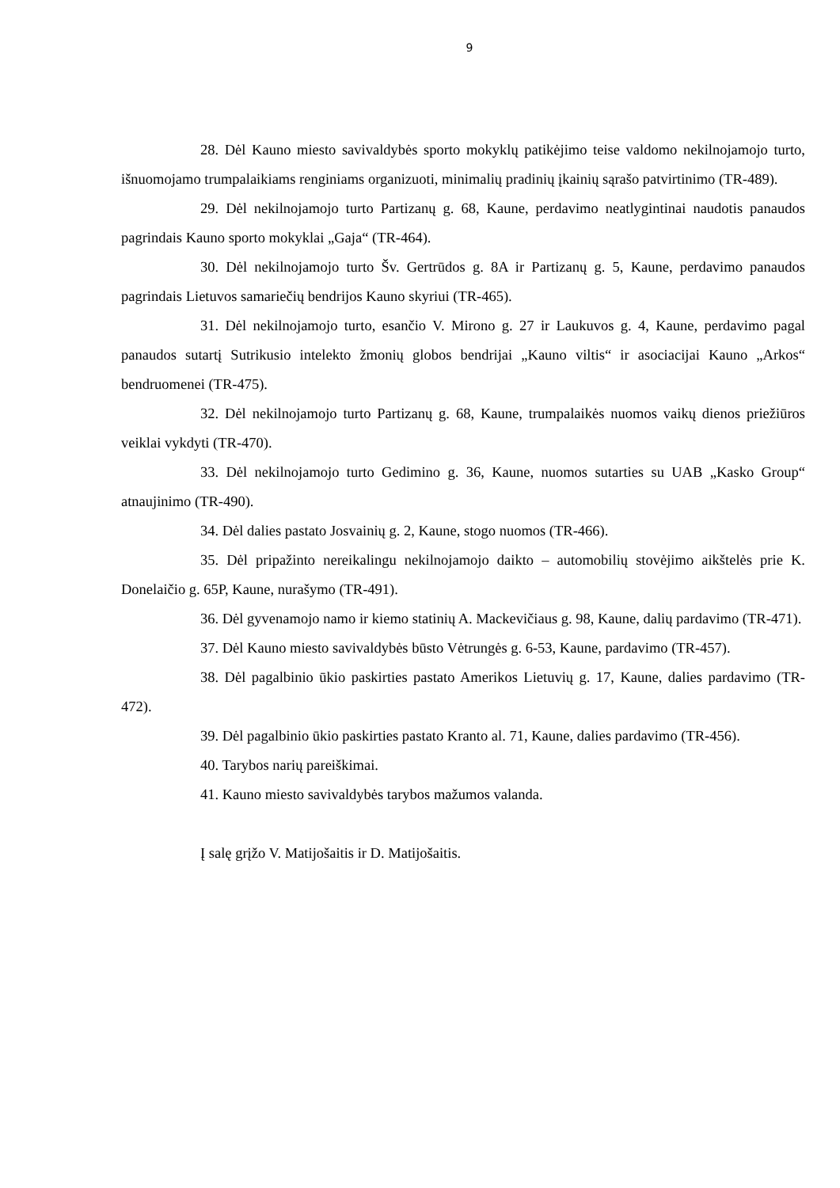9
28. Dėl Kauno miesto savivaldybės sporto mokyklų patikėjimo teise valdomo nekilnojamojo turto, išnuomojamo trumpalaikiams renginiams organizuoti, minimalių pradinių įkainių sąrašo patvirtinimo (TR-489).
29. Dėl nekilnojamojo turto Partizanų g. 68, Kaune, perdavimo neatlygintinai naudotis panaudos pagrindais Kauno sporto mokyklai „Gaja“ (TR-464).
30. Dėl nekilnojamojo turto Šv. Gertrūdos g. 8A ir Partizanų g. 5, Kaune, perdavimo panaudos pagrindais Lietuvos samariečių bendrijos Kauno skyriui (TR-465).
31. Dėl nekilnojamojo turto, esančio V. Mirono g. 27 ir Laukuvos g. 4, Kaune, perdavimo pagal panaudos sutartį Sutrikusio intelekto žmonių globos bendrijai „Kauno viltis“ ir asociacijai Kauno „Arkos“ bendruomenei (TR-475).
32. Dėl nekilnojamojo turto Partizanų g. 68, Kaune, trumpalaikės nuomos vaikų dienos priežiūros veiklai vykdyti (TR-470).
33. Dėl nekilnojamojo turto Gedimino g. 36, Kaune, nuomos sutarties su UAB „Kasko Group“ atnaujinimo (TR-490).
34. Dėl dalies pastato Josvainių g. 2, Kaune, stogo nuomos (TR-466).
35. Dėl pripažinto nereikalingu nekilnojamojo daikto – automobilių stovėjimo aikštelės prie K. Donelaičio g. 65P, Kaune, nurašymo (TR-491).
36. Dėl gyvenamojo namo ir kiemo statinių A. Mackevičiaus g. 98, Kaune, dalių pardavimo (TR-471).
37. Dėl Kauno miesto savivaldybės būsto Vėtrungės g. 6-53, Kaune, pardavimo (TR-457).
38. Dėl pagalbinio ūkio paskirties pastato Amerikos Lietuvių g. 17, Kaune, dalies pardavimo (TR-472).
39. Dėl pagalbinio ūkio paskirties pastato Kranto al. 71, Kaune, dalies pardavimo (TR-456).
40. Tarybos narių pareiškimai.
41. Kauno miesto savivaldybės tarybos mažumos valanda.
Į salę grįžo V. Matijošaitis ir D. Matijošaitis.